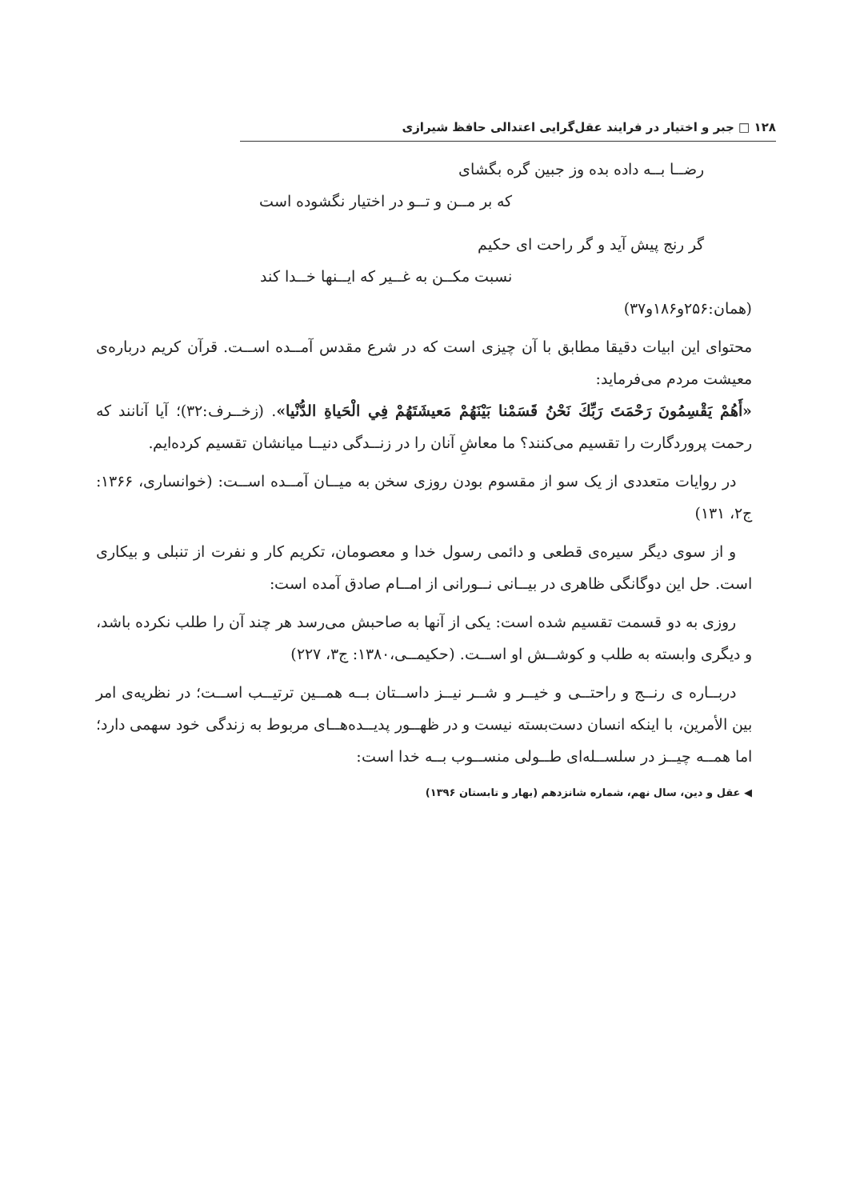۱۲۸ □ جبر و اختیار در فرایند عقل‌گرایی اعتدالی حافظ شیرازی
رضــا بــه داده بده وز جبین گره بگشای
که بر مــن و تــو در اختیار نگشوده است
گر رنج پیش آید و گر راحت ای حکیم
نسبت مکــن به غــیر که ایــنها خــدا کند
(همان:۲۵۶و۱۸۶و۳۷)
محتوای این ابیات دقیقا مطابق با آن چیزی است که در شرع مقدس آمــده اســت. قرآن کریم درباره‌ی معیشت مردم می‌فرماید:
«أَهُمْ يَقْسِمُونَ رَحْمَتَ رَبِّكَ نَحْنُ قَسَمْنا بَيْنَهُمْ مَعيشَتَهُمْ فِي الْحَياةِ الدُّنْيا». (زخــرف:۳۲)؛ آیا آنانند که رحمت پروردگارت را تقسیم می‌کنند؟ ما معاشِ آنان را در زنــدگی دنیــا میانشان تقسیم کرده‌ایم.
در روایات متعددی از یک سو از مقسوم بودن روزی سخن به میــان آمــده اســت: (خوانساری، ۱۳۶۶: ج۲، ۱۳۱)
و از سوی دیگر سیره‌ی قطعی و دائمی رسول خدا و معصومان، تکریم کار و نفرت از تنبلی و بیکاری است. حل این دوگانگی ظاهری در بیــانی نــورانی از امــام صادق آمده است:
روزی به دو قسمت تقسیم شده است: یکی از آنها به صاحبش می‌رسد هر چند آن را طلب نکرده باشد، و دیگری وابسته به طلب و کوشــش او اســت. (حکیمــی،۱۳۸۰: ج۳، ۲۲۷)
دربــاره ی رنــج و راحتــی و خیــر و شــر نیــز داســتان بــه همــین ترتیــب اســت؛ در نظریه‌ی امر بین الأمرین، با اینکه انسان دست‌بسته نیست و در ظهــور پدیــده‌هــای مربوط به زندگی خود سهمی دارد؛ اما همــه چیــز در سلســله‌ای طــولی منســوب بــه خدا است:
◀ عقل و دین، سال نهم، شماره شانزدهم (بهار و تابستان ۱۳۹۶)